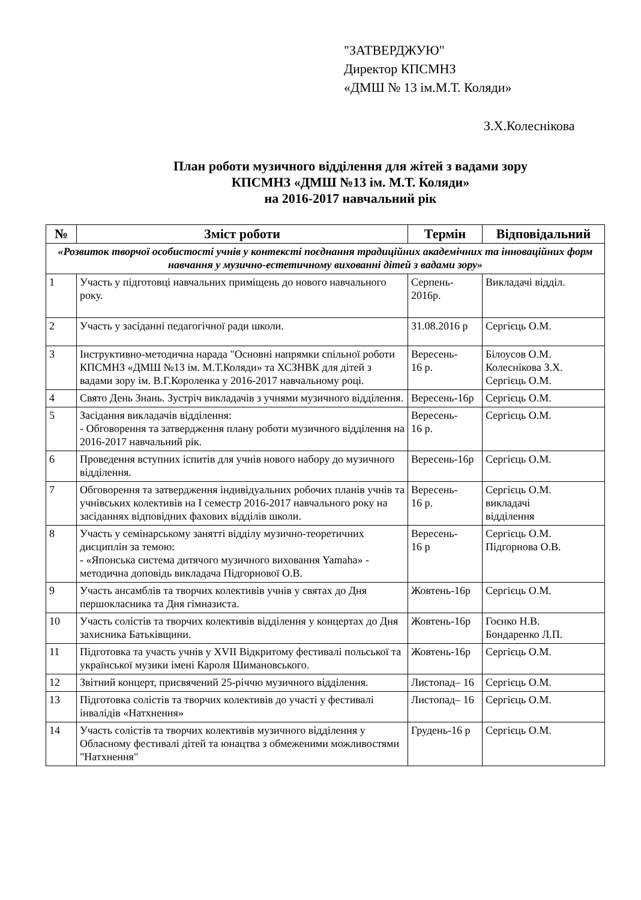"ЗАТВЕРДЖУЮ"
Директор КПСМНЗ
«ДМШ № 13 ім.М.Т. Коляди»
З.Х.Колеснікова
План роботи музичного відділення для жітей з вадами зору
КПСМНЗ «ДМШ №13 ім. М.Т. Коляди»
на 2016-2017 навчальний рік
| № | Зміст роботи | Термін | Відповідальний |
| --- | --- | --- | --- |
| «Розвиток творчої особистості учнів у контексті поєднання традиційних академічних та інноваційних форм навчання у музично-естетичному вихованні дітей з вадами зору» | | | |
| 1 | Участь у підготовці навчальних приміщень до нового навчального року. | Серпень- 2016р. | Викладачі відділ. |
| 2 | Участь у засіданні педагогічної ради школи. | 31.08.2016 р | Сергієць О.М. |
| 3 | Інструктивно-методична нарада "Основні напрямки спільної роботи КПСМНЗ «ДМШ №13 ім. М.Т.Коляди» та ХСЗНВК для дітей з вадами зору ім. В.Г.Короленка у 2016-2017 навчальному році. | Вересень- 16 р. | Білоусов О.М. Колеснікова З.Х. Сергієць О.М. |
| 4 | Свято День Знань. Зустріч викладачів з учнями музичного відділення. | Вересень-16р | Сергієць О.М. |
| 5 | Засідання викладачів відділення: - Обговорення та затвердження плану роботи музичного відділення на 2016-2017 навчальний рік. | Вересень- 16 р. | Сергієць О.М. |
| 6 | Проведення вступних іспитів для учнів нового набору до музичного відділення. | Вересень-16р | Сергієць О.М. |
| 7 | Обговорення та затвердження індивідуальних робочих планів учнів та учнівських колективів на І семестр 2016-2017 навчального року на засіданнях відповідних фахових відділів школи. | Вересень- 16 р. | Сергієць О.М. викладачі відділення |
| 8 | Участь у семінарському занятті відділу музично-теоретичних дисциплін за темою: - «Японська система дитячого музичного виховання Yamaha» - методична доповідь викладача Підгорнової О.В. | Вересень- 16 р | Сергієць О.М. Підгорнова О.В. |
| 9 | Участь ансамблів та творчих колективів учнів у святах до Дня першокласника та Дня гімназиста. | Жовтень-16р | Сергієць О.М. |
| 10 | Участь солістів та творчих колективів відділення у концертах до Дня захисника Батьківщини. | Жовтень-16р | Гоєнко Н.В. Бондаренко Л.П. |
| 11 | Підготовка та участь учнів у XVII Відкритому фестивалі польської та української музики імені Кароля Шимановського. | Жовтень-16р | Сергієць О.М. |
| 12 | Звітний концерт, присвячений 25-річчю музичного відділення. | Листопад– 16 | Сергієць О.М. |
| 13 | Підготовка солістів та творчих колективів до участі у фестивалі інвалідів «Натхнення» | Листопад– 16 | Сергієць О.М. |
| 14 | Участь солістів та творчих колективів музичного відділення у Обласному фестивалі дітей та юнацтва з обмеженими можливостями "Натхнення" | Грудень-16 р | Сергієць О.М. |